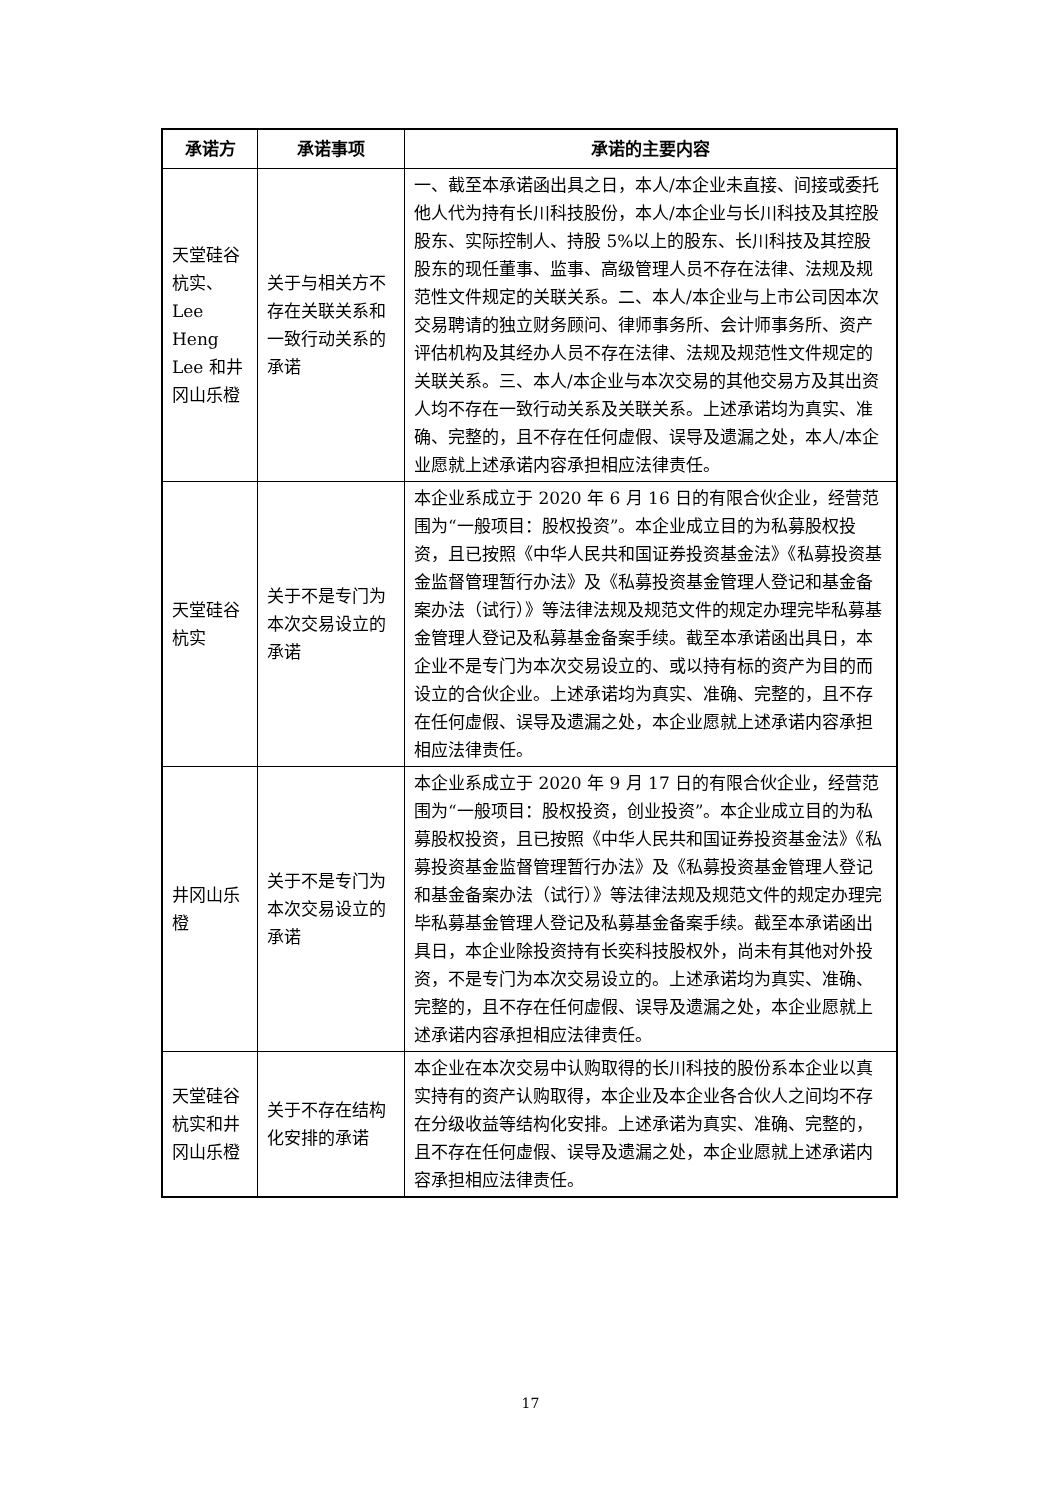| 承诺方 | 承诺事项 | 承诺的主要内容 |
| --- | --- | --- |
| 天堂硅谷杭实、Lee Heng Lee 和井冈山乐橙 | 关于与相关方不存在关联关系和一致行动关系的承诺 | 一、截至本承诺函出具之日，本人/本企业未直接、间接或委托他人代为持有长川科技股份，本人/本企业与长川科技及其控股股东、实际控制人、持股 5%以上的股东、长川科技及其控股股东的现任董事、监事、高级管理人员不存在法律、法规及规范性文件规定的关联关系。二、本人/本企业与上市公司因本次交易聘请的独立财务顾问、律师事务所、会计师事务所、资产评估机构及其经办人员不存在法律、法规及规范性文件规定的关联关系。三、本人/本企业与本次交易的其他交易方及其出资人均不存在一致行动关系及关联关系。上述承诺均为真实、准确、完整的，且不存在任何虚假、误导及遗漏之处，本人/本企业愿就上述承诺内容承担相应法律责任。 |
| 天堂硅谷杭实 | 关于不是专门为本次交易设立的承诺 | 本企业系成立于 2020 年 6 月 16 日的有限合伙企业，经营范围为“一般项目：股权投资”。本企业成立目的为私募股权投资，且已按照《中华人民共和国证券投资基金法》《私募投资基金监督管理暂行办法》及《私募投资基金管理人登记和基金备案办法（试行）》等法律法规及规范文件的规定办理完毕私募基金管理人登记及私募基金备案手续。截至本承诺函出具日，本企业不是专门为本次交易设立的、或以持有标的资产为目的而设立的合伙企业。上述承诺均为真实、准确、完整的，且不存在任何虚假、误导及遗漏之处，本企业愿就上述承诺内容承担相应法律责任。 |
| 井冈山乐橙 | 关于不是专门为本次交易设立的承诺 | 本企业系成立于 2020 年 9 月 17 日的有限合伙企业，经营范围为“一般项目：股权投资，创业投资”。本企业成立目的为私募股权投资，且已按照《中华人民共和国证券投资基金法》《私募投资基金监督管理暂行办法》及《私募投资基金管理人登记和基金备案办法（试行）》等法律法规及规范文件的规定办理完毕私募基金管理人登记及私募基金备案手续。截至本承诺函出具日，本企业除投资持有长奕科技股权外，尚未有其他对外投资，不是专门为本次交易设立的。上述承诺均为真实、准确、完整的，且不存在任何虚假、误导及遗漏之处，本企业愿就上述承诺内容承担相应法律责任。 |
| 天堂硅谷杭实和井冈山乐橙 | 关于不存在结构化安排的承诺 | 本企业在本次交易中认购取得的长川科技的股份系本企业以真实持有的资产认购取得，本企业及本企业各合伙人之间均不存在分级收益等结构化安排。上述承诺为真实、准确、完整的，且不存在任何虚假、误导及遗漏之处，本企业愿就上述承诺内容承担相应法律责任。 |
17